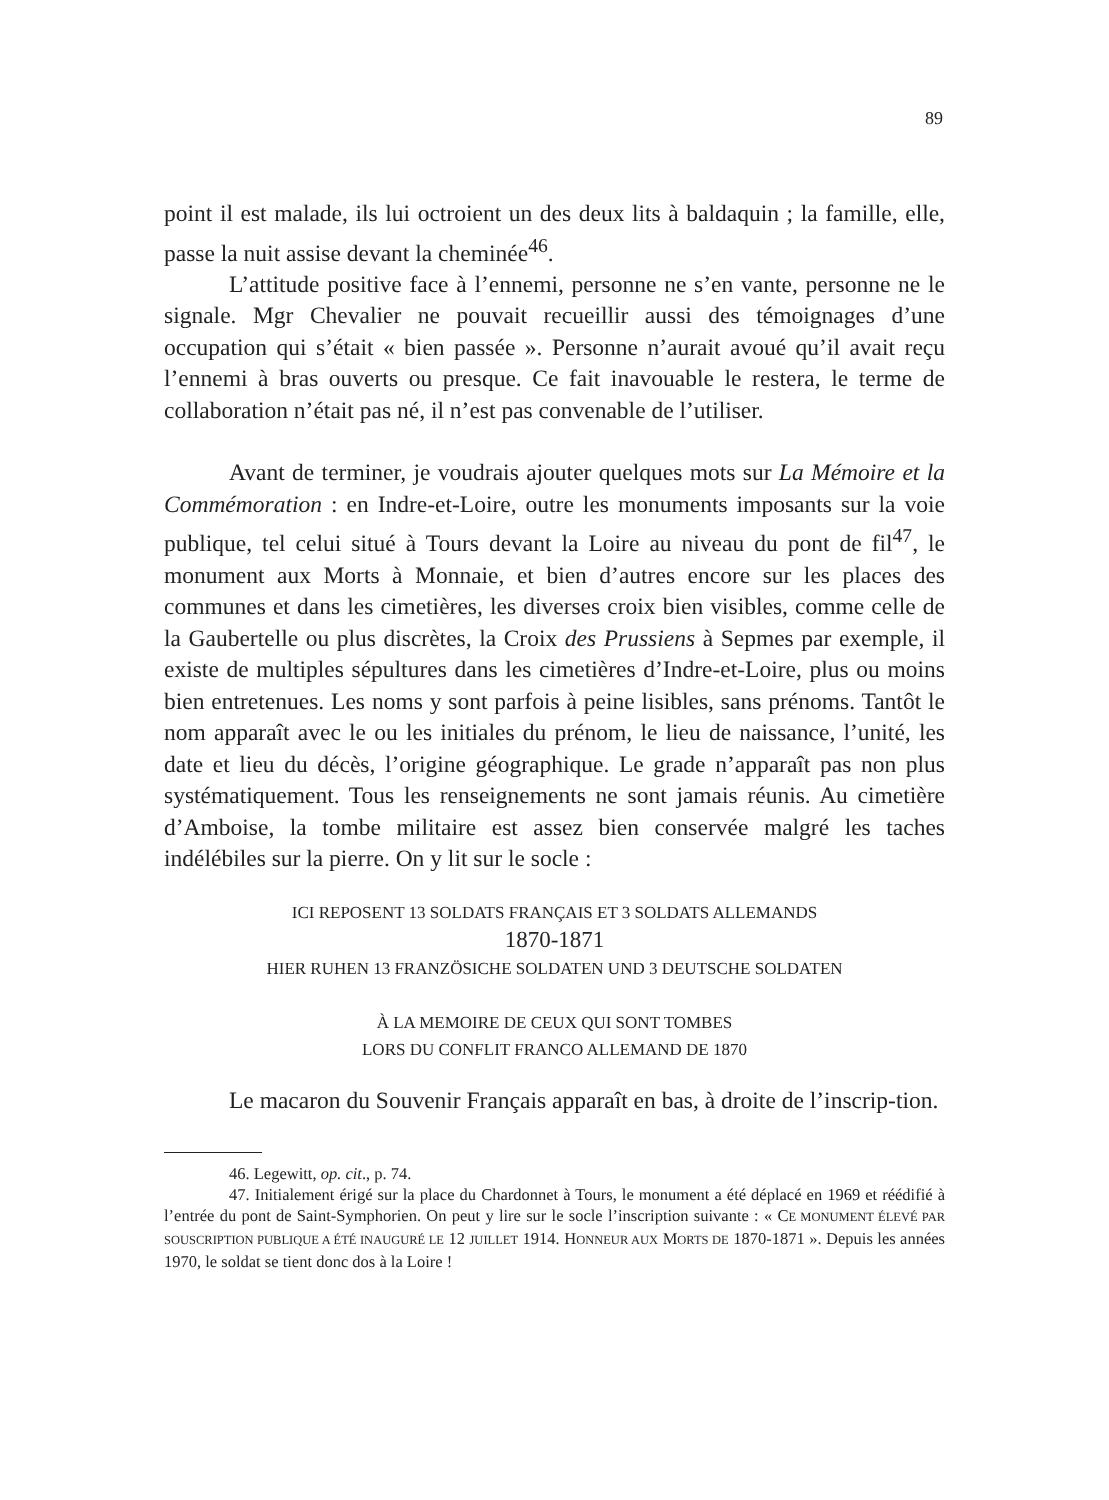89
point il est malade, ils lui octroient un des deux lits à baldaquin ; la famille, elle, passe la nuit assise devant la cheminée<sup>46</sup>.
L’attitude positive face à l’ennemi, personne ne s’en vante, personne ne le signale. Mgr Chevalier ne pouvait recueillir aussi des témoignages d’une occupation qui s’était « bien passée ». Personne n’aurait avoué qu’il avait reçu l’ennemi à bras ouverts ou presque. Ce fait inavouable le restera, le terme de collaboration n’était pas né, il n’est pas convenable de l’utiliser.
Avant de terminer, je voudrais ajouter quelques mots sur La Mémoire et la Commémoration : en Indre-et-Loire, outre les monuments imposants sur la voie publique, tel celui situé à Tours devant la Loire au niveau du pont de fil<sup>47</sup>, le monument aux Morts à Monnaie, et bien d’autres encore sur les places des communes et dans les cimetières, les diverses croix bien visibles, comme celle de la Gaubertelle ou plus discrètes, la Croix des Prussiens à Sepmes par exemple, il existe de multiples sépultures dans les cimetières d’Indre-et-Loire, plus ou moins bien entretenues. Les noms y sont parfois à peine lisibles, sans prénoms. Tantôt le nom apparaît avec le ou les initiales du prénom, le lieu de naissance, l’unité, les date et lieu du décès, l’origine géographique. Le grade n’apparaît pas non plus systématiquement. Tous les renseignements ne sont jamais réunis. Au cimetière d’Amboise, la tombe militaire est assez bien conservée malgré les taches indélébiles sur la pierre. On y lit sur le socle :
ICI REPOSENT 13 SOLDATS FRANÇAIS ET 3 SOLDATS ALLEMANDS
1870-1871
HIER RUHEN 13 FRANZÖSICHE SOLDATEN UND 3 DEUTSCHE SOLDATEN
À LA MEMOIRE DE CEUX QUI SONT TOMBES
LORS DU CONFLIT FRANCO ALLEMAND DE 1870
Le macaron du Souvenir Français apparaît en bas, à droite de l’inscrip-tion.
46. Legewitt, op. cit., p. 74.
47. Initialement érigé sur la place du Chardonnet à Tours, le monument a été déplacé en 1969 et réédifié à l’entrée du pont de Saint-Symphorien. On peut y lire sur le socle l’inscription suivante : « CE MONUMENT ÉLEVÉ PAR SOUSCRIPTION PUBLIQUE A ÉTÉ INAUGURÉ LE 12 JUILLET 1914. HONNEUR AUX MORTS DE 1870-1871 ». Depuis les années 1970, le soldat se tient donc dos à la Loire !